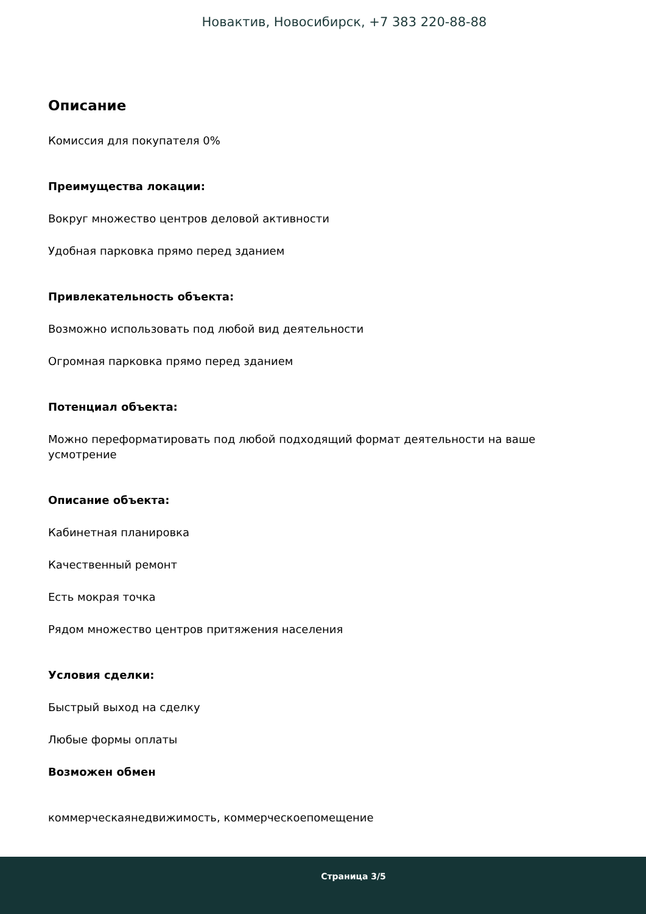Новактив, Новосибирск, +7 383 220-88-88
Описание
Комиссия для покупателя 0%
Преимущества локации:
Вокруг множество центров деловой активности
Удобная парковка прямо перед зданием
Привлекательность объекта:
Возможно использовать под любой вид деятельности
Огромная парковка прямо перед зданием
Потенциал объекта:
Можно переформатировать под любой подходящий формат деятельности на ваше усмотрение
Описание объекта:
Кабинетная планировка
Качественный ремонт
Есть мокрая точка
Рядом множество центров притяжения населения
Условия сделки:
Быстрый выход на сделку
Любые формы оплаты
Возможен обмен
коммерческаянедвижимость, коммерческоепомещение
Страница 3/5